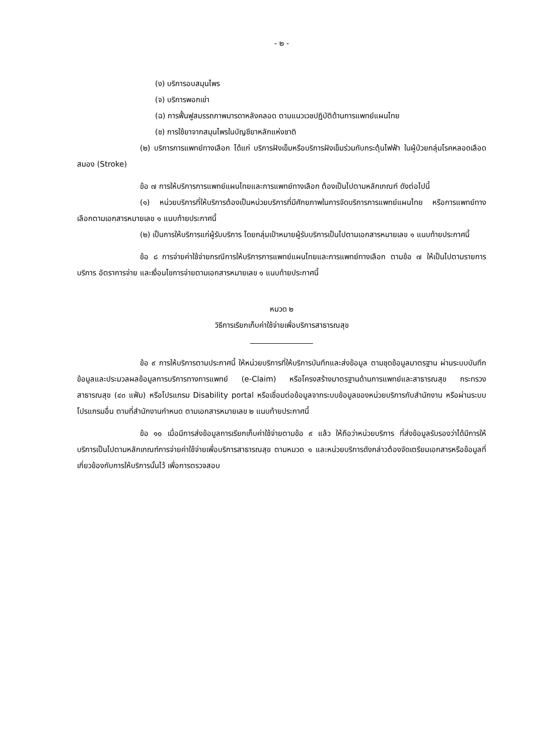- ๒ -
(ง) บริการอบสมุนไพร
(จ) บริการพอกเข่า
(ฉ) การฟื้นฟูสมรรถภาพมารดาหลังคลอด ตามแนวเวชปฏิบัติด้านการแพทย์แผนไทย
(ช) การใช้ยาจากสมุนไพรในบัญชียาหลักแห่งชาติ
(๒) บริการการแพทย์ทางเลือก ได้แก่ บริการฝังเข็มหรือบริการฝังเข็มร่วมกับกระตุ้นไฟฟ้า ในผู้ป่วยกลุ่มโรคหลอดเลือดสมอง (Stroke)
ข้อ ๗ การให้บริการการแพทย์แผนไทยและการแพทย์ทางเลือก ต้องเป็นไปตามหลักเกณฑ์ ดังต่อไปนี้
(๑) หน่วยบริการที่ให้บริการต้องเป็นหน่วยบริการที่มีศักยภาพในการจัดบริการการแพทย์แผนไทย หรือการแพทย์ทางเลือกตามเอกสารหมายเลข ๑ แนบท้ายประกาศนี้
(๒) เป็นการให้บริการแก่ผู้รับบริการ โดยกลุ่มเป้าหมายผู้รับบริการเป็นไปตามเอกสารหมายเลข ๑ แนบท้ายประกาศนี้
ข้อ ๘ การจ่ายค่าใช้จ่ายกรณีการให้บริการการแพทย์แผนไทยและการแพทย์ทางเลือก ตามข้อ ๗ ให้เป็นไปตามรายการบริการ อัตราการจ่าย และเงื่อนไขการจ่ายตามเอกสารหมายเลข ๑ แนบท้ายประกาศนี้
หมวด ๒
วิธีการเรียกเก็บค่าใช้จ่ายเพื่อบริการสาธารณสุข
ข้อ ๙ การให้บริการตามประกาศนี้ ให้หน่วยบริการที่ให้บริการบันทึกและส่งข้อมูล ตามชุดข้อมูลมาตรฐาน ผ่านระบบบันทึกข้อมูลและประมวลผลข้อมูลการบริการทางการแพทย์ (e-Claim) หรือโครงสร้างมาตรฐานด้านการแพทย์และสาธารณสุข กระทรวงสาธารณสุข (๔๓ แฟ้ม) หรือโปรแกรม Disability portal หรือเชื่อมต่อข้อมูลจากระบบข้อมูลของหน่วยบริการกับสำนักงาน หรือผ่านระบบโปรแกรมอื่น ตามที่สำนักงานกำหนด ตามเอกสารหมายเลข ๒ แนบท้ายประกาศนี้
ข้อ ๑๐ เมื่อมีการส่งข้อมูลการเรียกเก็บค่าใช้จ่ายตามข้อ ๙ แล้ว ให้ถือว่าหน่วยบริการ ที่ส่งข้อมูลรับรองว่าได้มีการให้บริการเป็นไปตามหลักเกณฑ์การจ่ายค่าใช้จ่ายเพื่อบริการสาธารณสุข ตามหมวด ๑ และหน่วยบริการดังกล่าวต้องจัดเตรียมเอกสารหรือข้อมูลที่เกี่ยวข้องกับการให้บริการนั้นไว้ เพื่อการตรวจสอบ